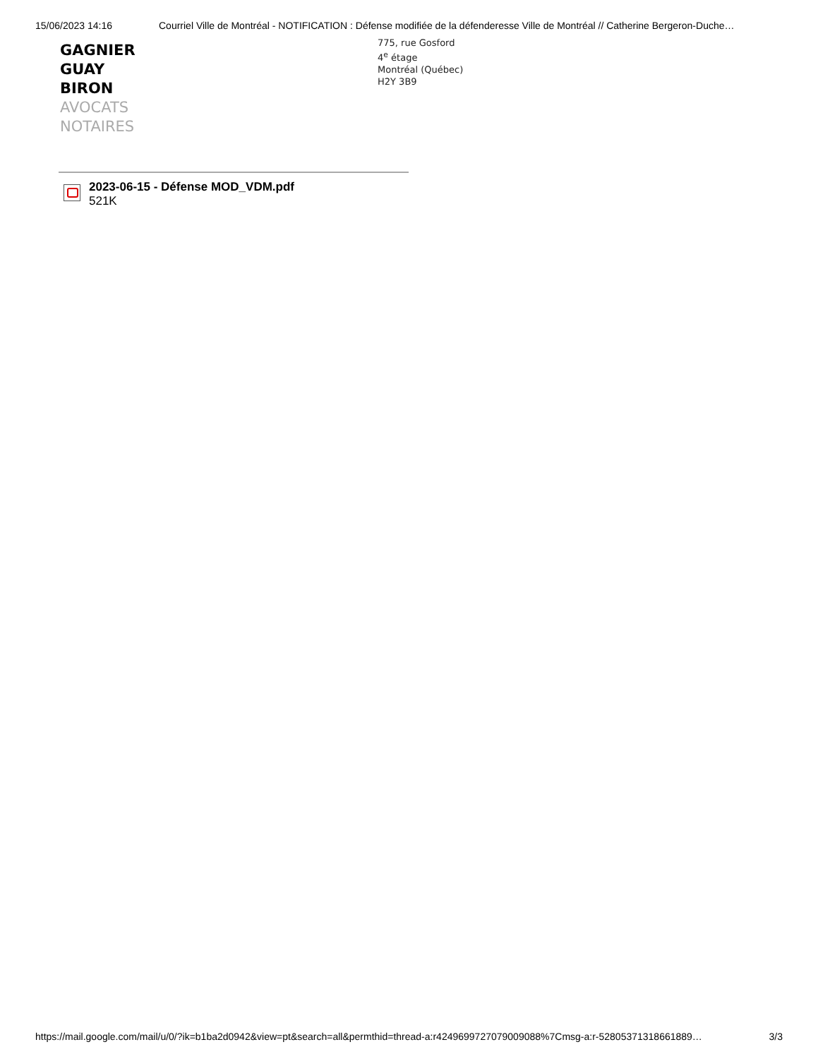15/06/2023 14:16 Courriel Ville de Montréal - NOTIFICATION : Défense modifiée de la défenderesse Ville de Montréal // Catherine Bergeron-Duche…
GAGNIER
GUAY
BIRON
AVOCATS
NOTAIRES
775, rue Gosford
4<sup>e</sup> étage
Montréal (Québec)
H2Y 3B9
2023-06-15 - Défense MOD_VDM.pdf
521K
https://mail.google.com/mail/u/0/?ik=b1ba2d0942&view=pt&search=all&permthid=thread-a:r4249699727079009088%7Cmsg-a:r-52805371318661889… 3/3